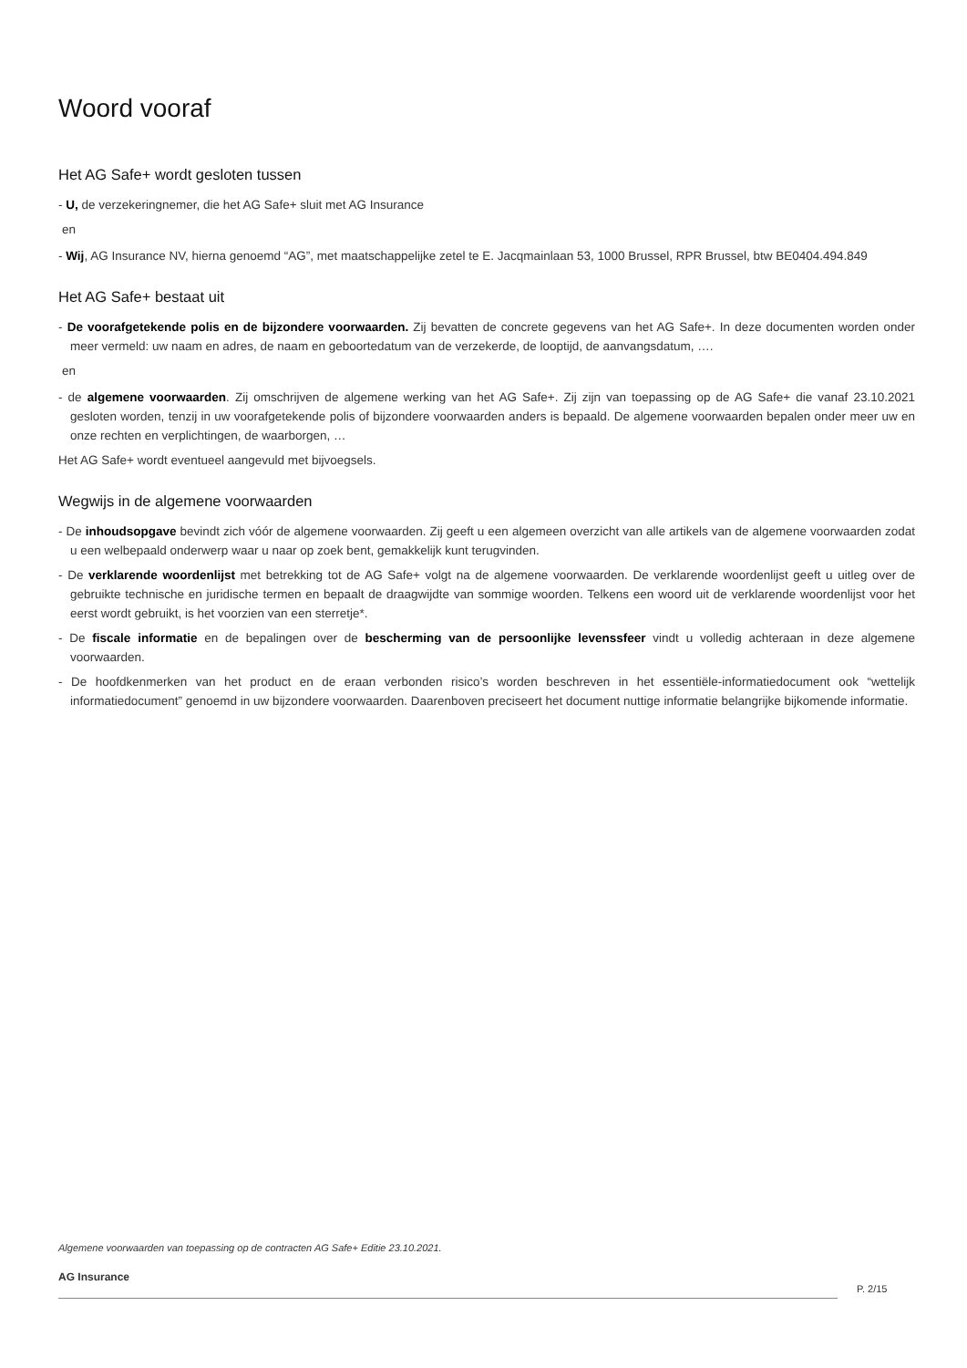Woord vooraf
Het AG Safe+ wordt gesloten tussen
- U, de verzekeringnemer, die het AG Safe+ sluit met AG Insurance
en
- Wij, AG Insurance NV, hierna genoemd “AG”, met maatschappelijke zetel te E. Jacqmainlaan 53, 1000 Brussel, RPR Brussel, btw BE0404.494.849
Het AG Safe+ bestaat uit
- De voorafgetekende polis en de bijzondere voorwaarden. Zij bevatten de concrete gegevens van het AG Safe+. In deze documenten worden onder meer vermeld: uw naam en adres, de naam en geboortedatum van de verzekerde, de looptijd, de aanvangsdatum, ….
en
- de algemene voorwaarden. Zij omschrijven de algemene werking van het AG Safe+. Zij zijn van toepassing op de AG Safe+ die vanaf 23.10.2021 gesloten worden, tenzij in uw voorafgetekende polis of bijzondere voorwaarden anders is bepaald. De algemene voorwaarden bepalen onder meer uw en onze rechten en verplichtingen, de waarborgen, …
Het AG Safe+ wordt eventueel aangevuld met bijvoegsels.
Wegwijs in de algemene voorwaarden
- De inhoudsopgave bevindt zich vóór de algemene voorwaarden. Zij geeft u een algemeen overzicht van alle artikels van de algemene voorwaarden zodat u een welbepaald onderwerp waar u naar op zoek bent, gemakkelijk kunt terugvinden.
- De verklarende woordenlijst met betrekking tot de AG Safe+ volgt na de algemene voorwaarden. De verklarende woordenlijst geeft u uitleg over de gebruikte technische en juridische termen en bepaalt de draagwijdte van sommige woorden. Telkens een woord uit de verklarende woordenlijst voor het eerst wordt gebruikt, is het voorzien van een sterretje*.
- De fiscale informatie en de bepalingen over de bescherming van de persoonlijke levenssfeer vindt u volledig achteraan in deze algemene voorwaarden.
- De hoofdkenmerken van het product en de eraan verbonden risico’s worden beschreven in het essentiële-informatiedocument ook “wettelijk informatiedocument” genoemd in uw bijzondere voorwaarden. Daarenboven preciseert het document nuttige informatie belangrijke bijkomende informatie.
Algemene voorwaarden van toepassing op de contracten AG Safe+ Editie 23.10.2021.
AG Insurance
P. 2/15